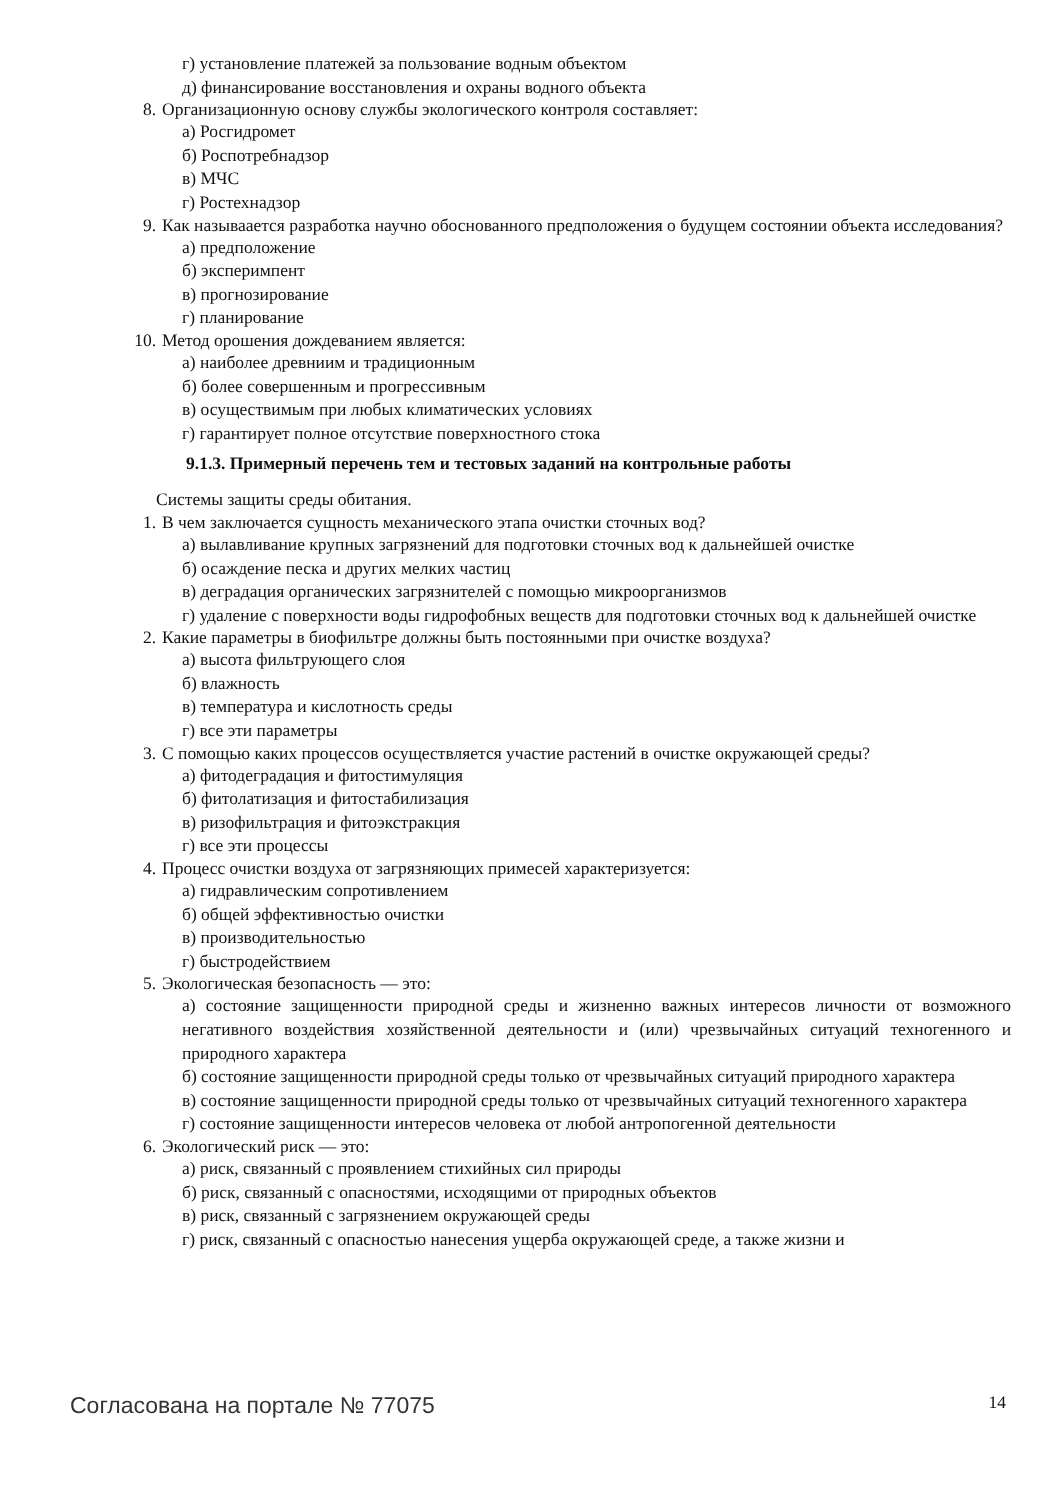г) установление платежей за пользование водным объектом
д) финансирование восстановления и охраны водного объекта
8. Организационную основу службы экологического контроля составляет:
а) Росгидромет
б) Роспотребнадзор
в) МЧС
г) Ростехнадзор
9. Как называается разработка научно обоснованного предположения о будущем состоянии объекта исследования?
а) предположение
б) эксперимпент
в) прогнозирование
г) планирование
10. Метод орошения дождеванием является:
а) наиболее древниим и традиционным
б) более совершенным и прогрессивным
в) осуществимым при любых климатических условиях
г) гарантирует полное отсутствие поверхностного стока
9.1.3. Примерный перечень тем и тестовых заданий на контрольные работы
Системы защиты среды обитания.
1. В чем заключается сущность механического этапа очистки сточных вод?
а) вылавливание крупных загрязнений для подготовки сточных вод к дальнейшей очистке
б) осаждение песка и других мелких частиц
в) деградация органических загрязнителей с помощью микроорганизмов
г) удаление с поверхности воды гидрофобных веществ для подготовки сточных вод к дальнейшей очистке
2. Какие параметры в биофильтре должны быть постоянными при очистке воздуха?
а) высота фильтрующего слоя
б) влажность
в) температура и кислотность среды
г) все эти параметры
3. С помощью каких процессов осуществляется участие растений в очистке окружающей среды?
а) фитодеградация и фитостимуляция
б) фитолатизация и фитостабилизация
в) ризофильтрация и фитоэкстракция
г) все эти процессы
4. Процесс очистки воздуха от загрязняющих примесей характеризуется:
а) гидравлическим сопротивлением
б) общей эффективностью очистки
в) производительностью
г) быстродействием
5. Экологическая безопасность — это:
а) состояние защищенности природной среды и жизненно важных интересов личности от возможного негативного воздействия хозяйственной деятельности и (или) чрезвычайных ситуаций техногенного и природного характера
б) состояние защищенности природной среды только от чрезвычайных ситуаций природного характера
в) состояние защищенности природной среды только от чрезвычайных ситуаций техногенного характера
г) состояние защищенности интересов человека от любой антропогенной деятельности
6. Экологический риск — это:
а) риск, связанный с проявлением стихийных сил природы
б) риск, связанный с опасностями, исходящими от природных объектов
в) риск, связанный с загрязнением окружающей среды
г) риск, связанный с опасностью нанесения ущерба окружающей среде, а также жизни и
Согласована на портале № 77075 14